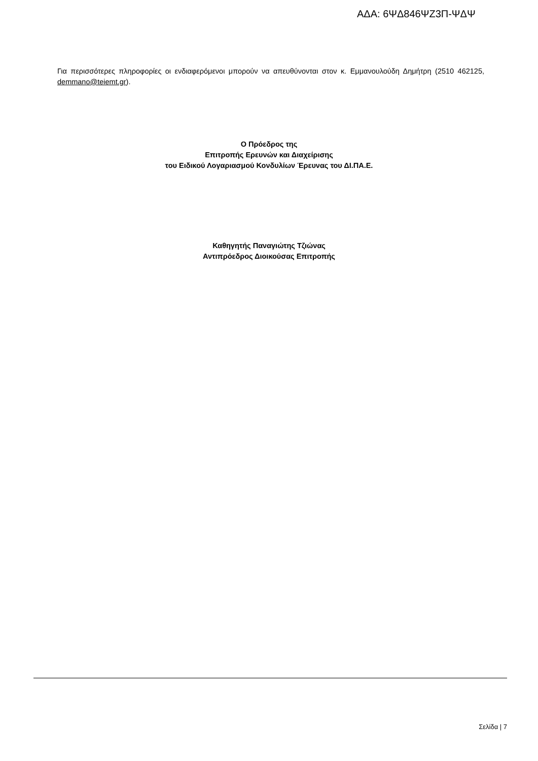ΑΔΑ: 6ΨΔ846ΨΖ3Π-ΨΔΨ
Για περισσότερες πληροφορίες οι ενδιαφερόμενοι μπορούν να απευθύνονται στον κ. Εμμανουλούδη Δημήτρη (2510 462125, demmano@teiemt.gr).
Ο Πρόεδρος της
Επιτροπής Ερευνών και Διαχείρισης
του Ειδικού Λογαριασμού Κονδυλίων Έρευνας του ΔΙ.ΠΑ.Ε.
Καθηγητής Παναγιώτης Τζιώνας
Αντιπρόεδρος Διοικούσας Επιτροπής
Σελίδα | 7